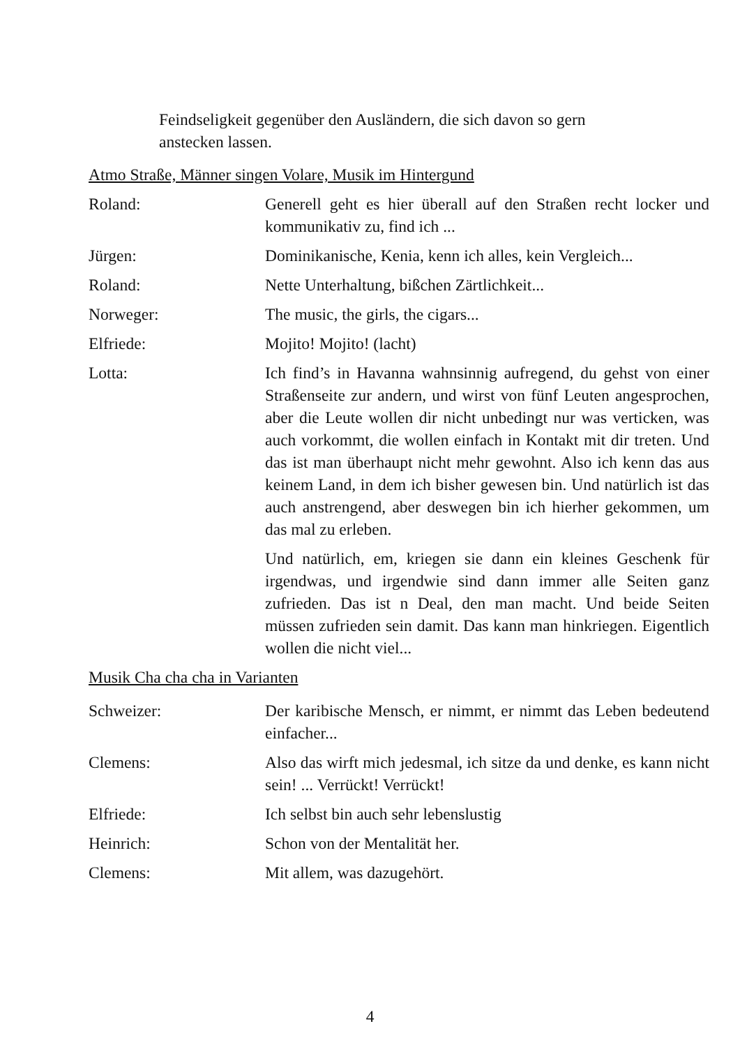Feindseligkeit gegenüber den Ausländern, die sich davon so gern anstecken lassen.
Atmo Straße, Männer singen Volare, Musik im Hintergund
Roland: Generell geht es hier überall auf den Straßen recht locker und kommunikativ zu, find ich ...
Jürgen: Dominikanische, Kenia, kenn ich alles, kein Vergleich...
Roland: Nette Unterhaltung, bißchen Zärtlichkeit...
Norweger: The music, the girls, the cigars...
Elfriede: Mojito! Mojito! (lacht)
Lotta: Ich find’s in Havanna wahnsinnig aufregend, du gehst von einer Straßenseite zur andern, und wirst von fünf Leuten angesprochen, aber die Leute wollen dir nicht unbedingt nur was verticken, was auch vorkommt, die wollen einfach in Kontakt mit dir treten. Und das ist man überhaupt nicht mehr gewohnt. Also ich kenn das aus keinem Land, in dem ich bisher gewesen bin. Und natürlich ist das auch anstrengend, aber deswegen bin ich hierher gekommen, um das mal zu erleben.
Und natürlich, em, kriegen sie dann ein kleines Geschenk für irgendwas, und irgendwie sind dann immer alle Seiten ganz zufrieden. Das ist n Deal, den man macht. Und beide Seiten müssen zufrieden sein damit. Das kann man hinkriegen. Eigentlich wollen die nicht viel...
Musik Cha cha cha in Varianten
Schweizer: Der karibische Mensch, er nimmt, er nimmt das Leben bedeutend einfacher...
Clemens: Also das wirft mich jedesmal, ich sitze da und denke, es kann nicht sein! ... Verrückt! Verrückt!
Elfriede: Ich selbst bin auch sehr lebenslustig
Heinrich: Schon von der Mentalität her.
Clemens: Mit allem, was dazugehört.
4